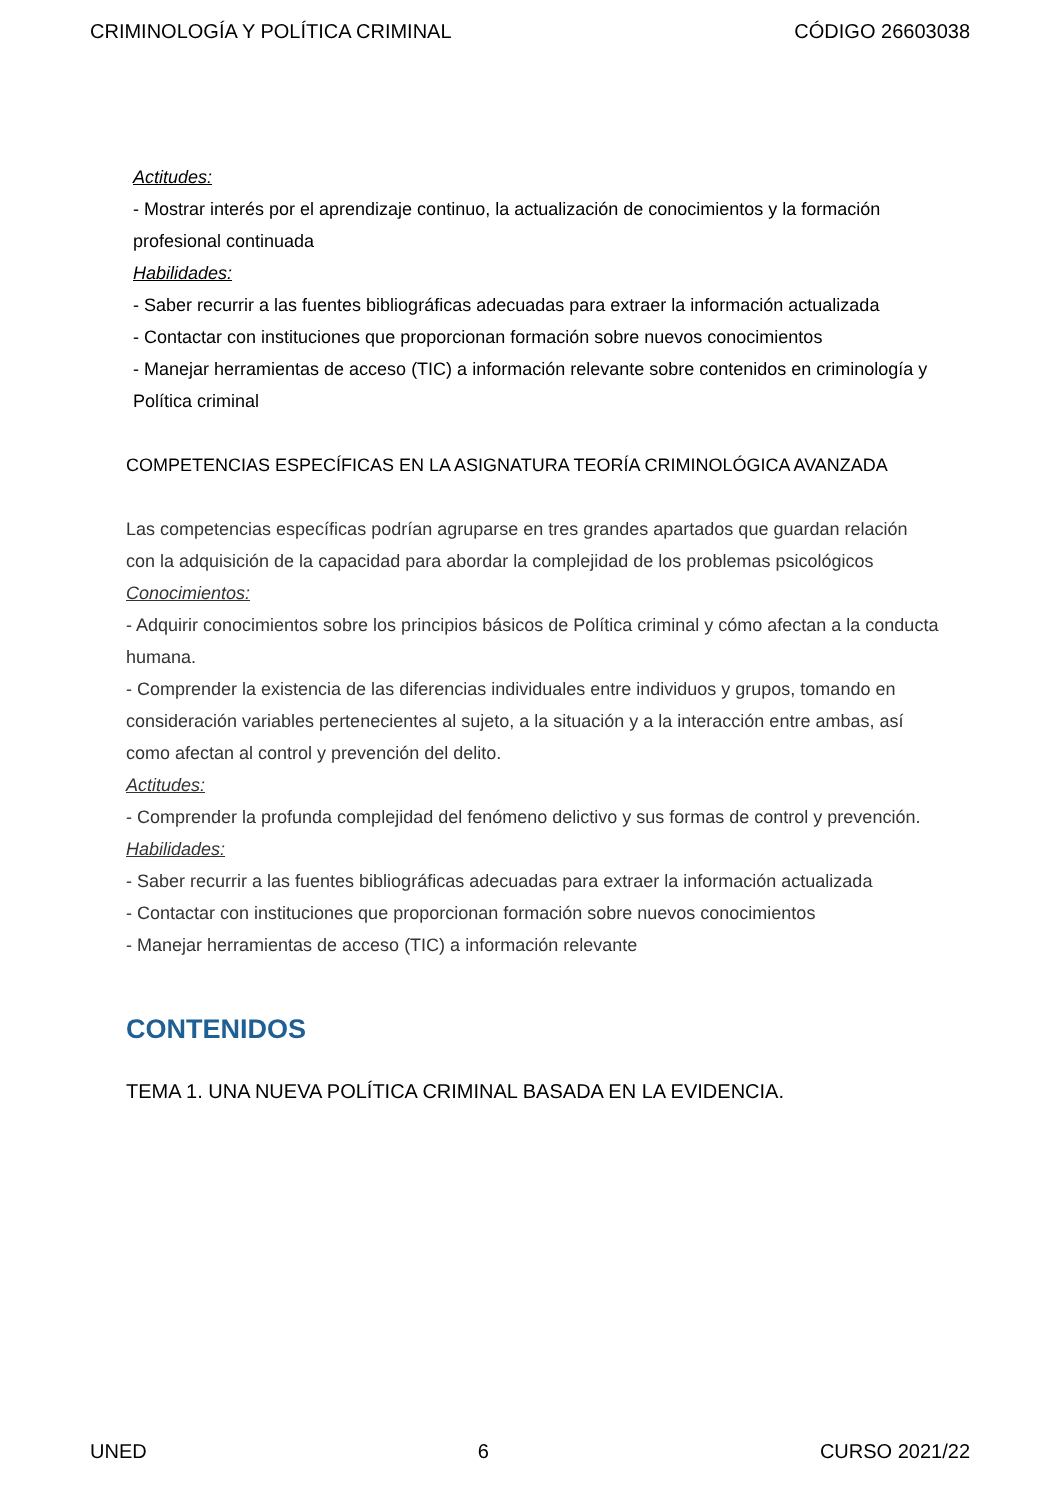CRIMINOLOGÍA Y POLÍTICA CRIMINAL CÓDIGO 26603038
Actitudes:
- Mostrar interés por el aprendizaje continuo, la actualización de conocimientos y la formación profesional continuada
Habilidades:
- Saber recurrir a las fuentes bibliográficas adecuadas para extraer la información actualizada
- Contactar con instituciones que proporcionan formación sobre nuevos conocimientos
- Manejar herramientas de acceso (TIC) a información relevante sobre contenidos en criminología y Política criminal
COMPETENCIAS ESPECÍFICAS EN LA ASIGNATURA TEORÍA CRIMINOLÓGICA AVANZADA
Las competencias específicas podrían agruparse en tres grandes apartados que guardan relación con la adquisición de la capacidad para abordar la complejidad de los problemas psicológicos
Conocimientos:
- Adquirir conocimientos sobre los principios básicos de Política criminal y cómo afectan a la conducta humana.
- Comprender la existencia de las diferencias individuales entre individuos y grupos, tomando en consideración variables pertenecientes al sujeto, a la situación y a la interacción entre ambas, así como afectan al control y prevención del delito.
Actitudes:
- Comprender la profunda complejidad del fenómeno delictivo y sus formas de control y prevención.
Habilidades:
- Saber recurrir a las fuentes bibliográficas adecuadas para extraer la información actualizada
- Contactar con instituciones que proporcionan formación sobre nuevos conocimientos
- Manejar herramientas de acceso (TIC) a información relevante
CONTENIDOS
TEMA 1. UNA NUEVA POLÍTICA CRIMINAL BASADA EN LA EVIDENCIA.
UNED 6 CURSO 2021/22